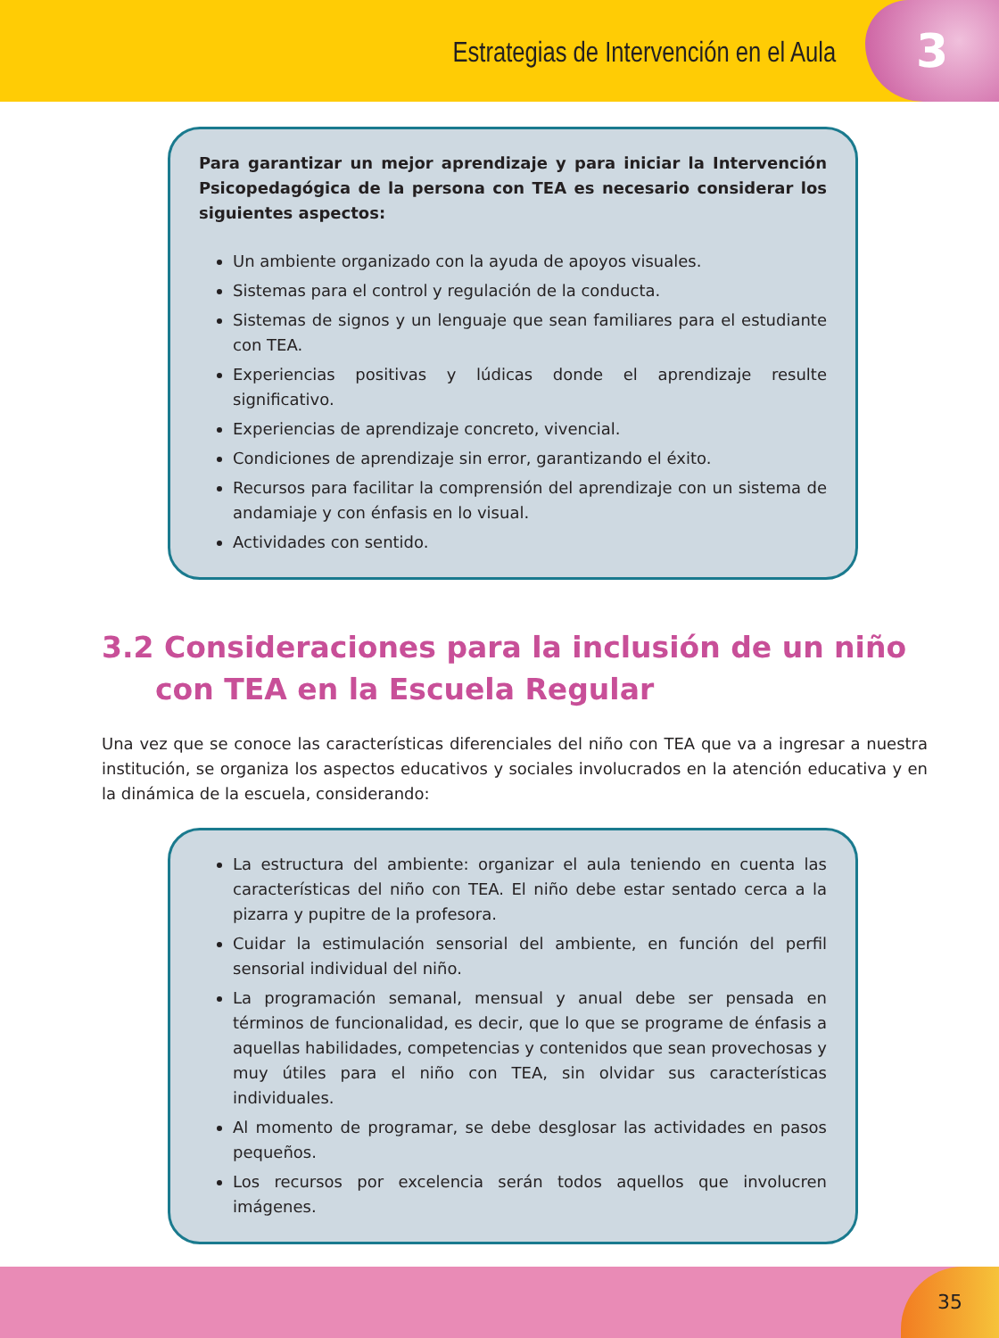Estrategias de Intervención en el Aula
3
Para garantizar un mejor aprendizaje y para iniciar la Intervención Psicopedagógica de la persona con TEA es necesario considerar los siguientes aspectos:
Un ambiente organizado con la ayuda de apoyos visuales.
Sistemas para el control y regulación de la conducta.
Sistemas de signos y un lenguaje que sean familiares para el estudiante con TEA.
Experiencias positivas y lúdicas donde el aprendizaje resulte significativo.
Experiencias de aprendizaje concreto, vivencial.
Condiciones de aprendizaje sin error, garantizando el éxito.
Recursos para facilitar la comprensión del aprendizaje con un sistema de andamiaje y con énfasis en lo visual.
Actividades con sentido.
3.2 Consideraciones para la inclusión de un niño con TEA en la Escuela Regular
Una vez que se conoce las características diferenciales del niño con TEA que va a ingresar a nuestra institución, se organiza los aspectos educativos y sociales involucrados en la atención educativa y en la dinámica de la escuela, considerando:
La estructura del ambiente: organizar el aula teniendo en cuenta las características del niño con TEA. El niño debe estar sentado cerca a la pizarra y pupitre de la profesora.
Cuidar la estimulación sensorial del ambiente, en función del perfil sensorial individual del niño.
La programación semanal, mensual y anual debe ser pensada en términos de funcionalidad, es decir, que lo que se programe de énfasis a aquellas habilidades, competencias y contenidos que sean provechosas y muy útiles para el niño con TEA, sin olvidar sus características individuales.
Al momento de programar, se debe desglosar las actividades en pasos pequeños.
Los recursos por excelencia serán todos aquellos que involucren imágenes.
35